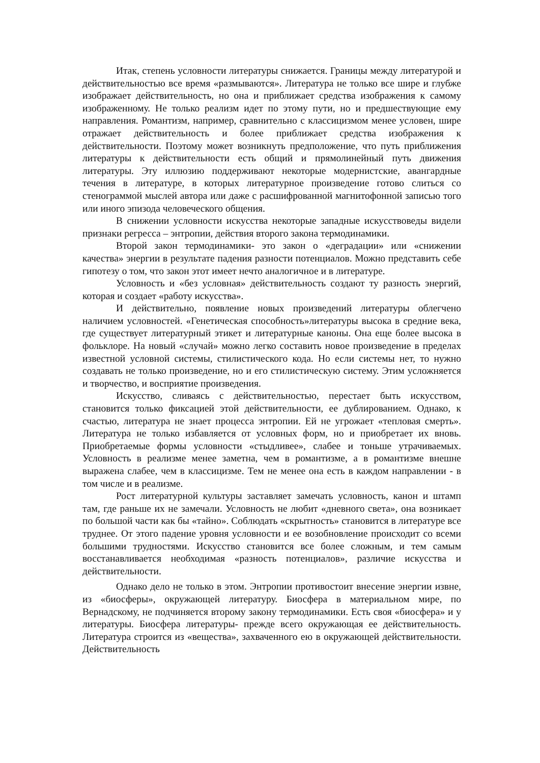Итак, степень условности литературы снижается. Границы между литературой и действительностью все время «размываются». Литература не только все шире и глубже изображает действительность, но она и приближает средства изображения к самому изображенному. Не только реализм идет по этому пути, но и предшествующие ему направления. Романтизм, например, сравнительно с классицизмом менее условен, шире отражает действительность и более приближает средства изображения к действительности. Поэтому может возникнуть предположение, что путь приближения литературы к действительности есть общий и прямолинейный путь движения литературы. Эту иллюзию поддерживают некоторые модернистские, авангардные течения в литературе, в которых литературное произведение готово слиться со стенограммой мыслей автора или даже с расшифрованной магнитофонной записью того или иного эпизода человеческого общения.
В снижении условности искусства некоторые западные искусствоведы видели признаки регресса – энтропии, действия второго закона термодинамики.
Второй закон термодинамики- это закон о «деградации» или «снижении качества» энергии в результате падения разности потенциалов. Можно представить себе гипотезу о том, что закон этот имеет нечто аналогичное и в литературе.
Условность и «без условная» действительность создают ту разность энергий, которая и создает «работу искусства».
И действительно, появление новых произведений литературы облегчено наличием условностей. «Генетическая способность»литературы высока в средние века, где существует литературный этикет и литературные каноны. Она еще более высока в фольклоре. На новый «случай» можно легко составить новое произведение в пределах известной условной системы, стилистического кода. Но если системы нет, то нужно создавать не только произведение, но и его стилистическую систему. Этим усложняется и творчество, и восприятие произведения.
Искусство, сливаясь с действительностью, перестает быть искусством, становится только фиксацией этой действительности, ее дублированием. Однако, к счастью, литература не знает процесса энтропии. Ей не угрожает «тепловая смерть». Литература не только избавляется от условных форм, но и приобретает их вновь. Приобретаемые формы условности «стыдливее», слабее и тоньше утрачиваемых. Условность в реализме менее заметна, чем в романтизме, а в романтизме внешне выражена слабее, чем в классицизме. Тем не менее она есть в каждом направлении - в том числе и в реализме.
Рост литературной культуры заставляет замечать условность, канон и штамп там, где раньше их не замечали. Условность не любит «дневного света», она возникает по большой части как бы «тайно». Соблюдать «скрытность» становится в литературе все труднее. От этого падение уровня условности и ее возобновление происходит со всеми большими трудностями. Искусство становится все более сложным, и тем самым восстанавливается необходимая «разность потенциалов», различие искусства и действительности.
Однако дело не только в этом. Энтропии противостоит внесение энергии извне, из «биосферы», окружающей литературу. Биосфера в материальном мире, по Вернадскому, не подчиняется второму закону термодинамики. Есть своя «биосфера» и у литературы. Биосфера литературы- прежде всего окружающая ее действительность. Литература строится из «вещества», захваченного ею в окружающей действительности. Действительность